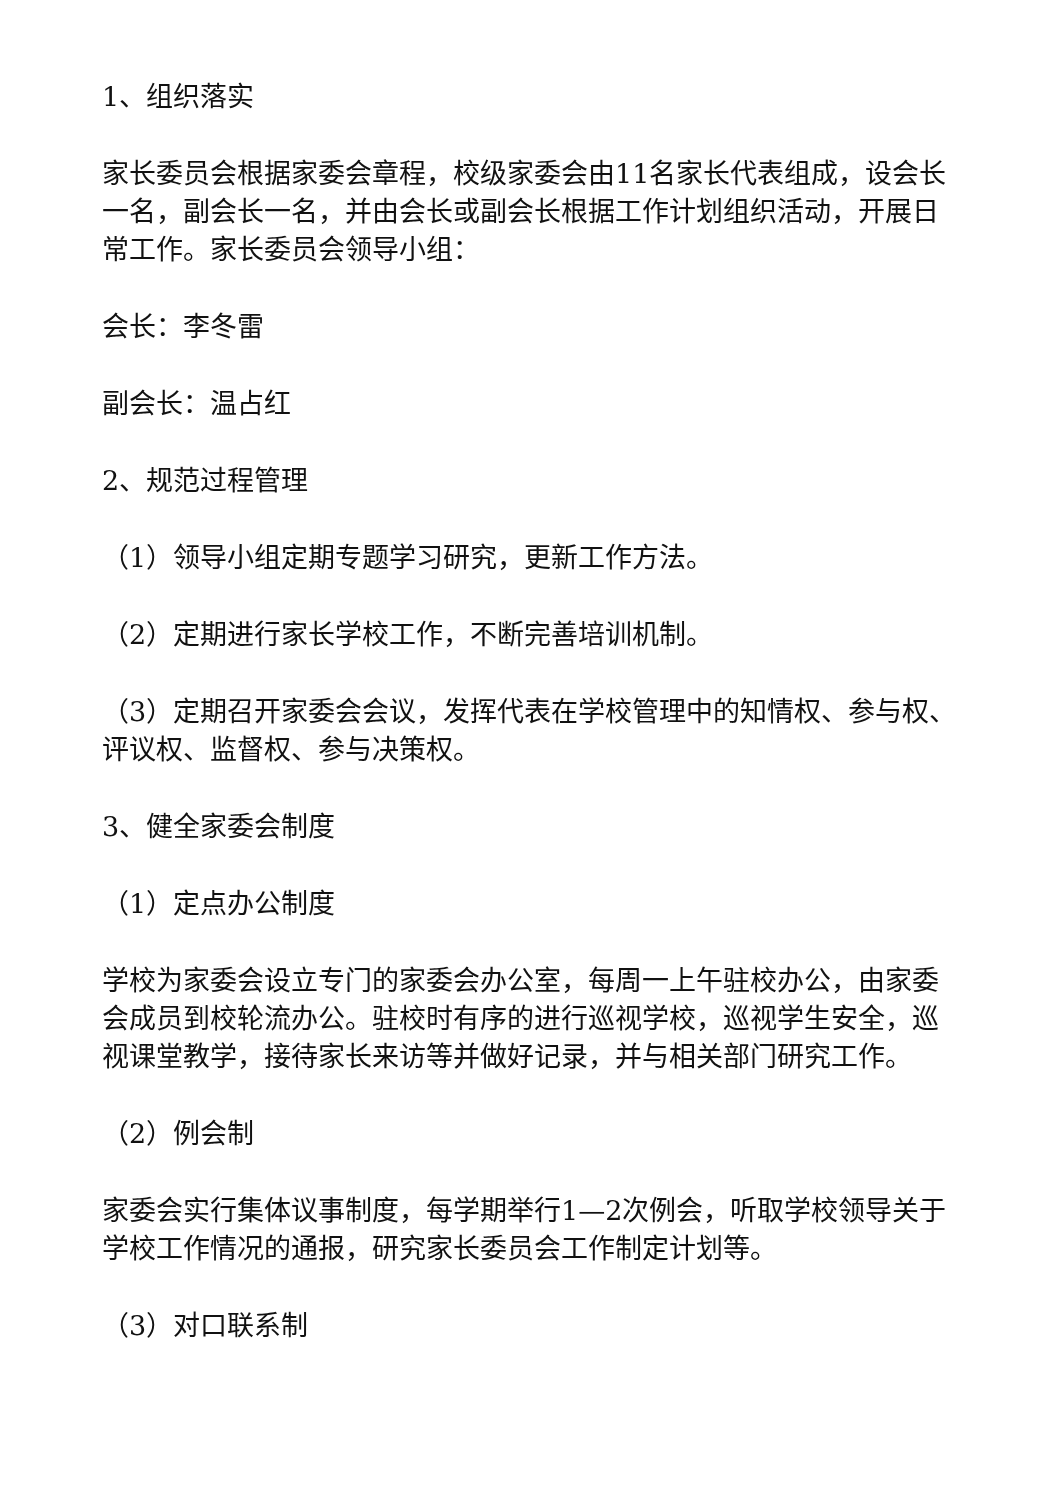1、组织落实
家长委员会根据家委会章程，校级家委会由11名家长代表组成，设会长一名，副会长一名，并由会长或副会长根据工作计划组织活动，开展日常工作。家长委员会领导小组：
会长：李冬雷
副会长：温占红
2、规范过程管理
（1）领导小组定期专题学习研究，更新工作方法。
（2）定期进行家长学校工作，不断完善培训机制。
（3）定期召开家委会会议，发挥代表在学校管理中的知情权、参与权、评议权、监督权、参与决策权。
3、健全家委会制度
（1）定点办公制度
学校为家委会设立专门的家委会办公室，每周一上午驻校办公，由家委会成员到校轮流办公。驻校时有序的进行巡视学校，巡视学生安全，巡视课堂教学，接待家长来访等并做好记录，并与相关部门研究工作。
（2）例会制
家委会实行集体议事制度，每学期举行1—2次例会，听取学校领导关于学校工作情况的通报，研究家长委员会工作制定计划等。
（3）对口联系制